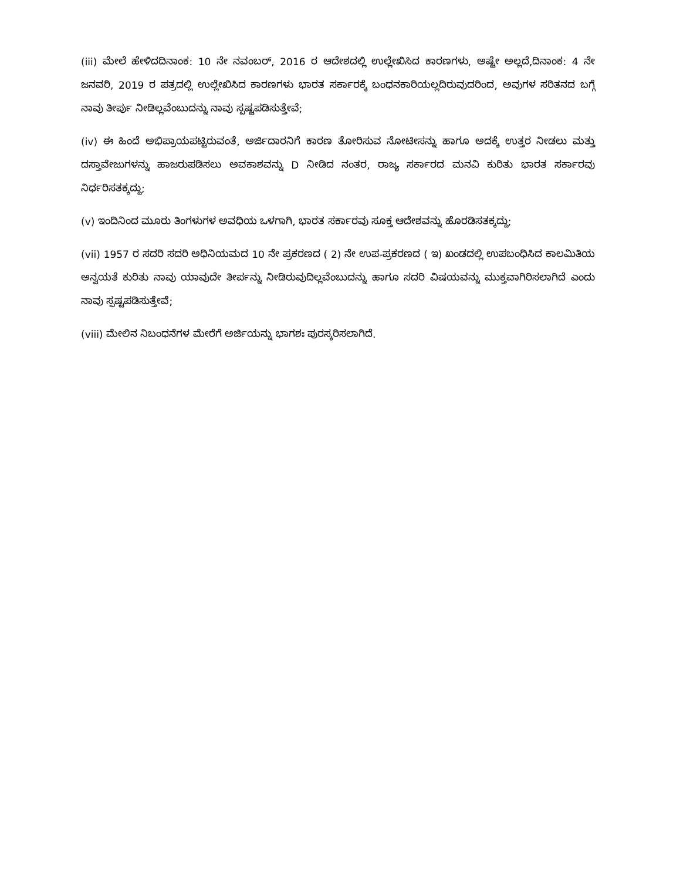(iii) ಮೇಲೆ ಹೇಳಿದದಿನಾಂಕ: 10 ನೇ ನವಂಬರ್, 2016 ರ ಆದೇಶದಲ್ಲಿ ಉಲ್ಲೇಖಿಸಿದ ಕಾರಣಗಳು, ಅಷ್ಟೇ ಅಲ್ಲದೆ,ದಿನಾಂಕ: 4 ನೇ ಜನವರಿ, 2019 ರ ಪತ್ರದಲ್ಲಿ ಉಲ್ಲೇಖಿಸಿದ ಕಾರಣಗಳು ಭಾರತ ಸರ್ಕಾರಕ್ಕೆ ಬಂಧನಕಾರಿಯಲ್ಲದಿರುವುದರಿಂದ, ಅವುಗಳ ಸರಿತನದ ಬಗ್ಗೆ ನಾವು ತೀರ್ಪು ನೀಡಿಲ್ಲವೆಂಬುದನ್ನು ನಾವು ಸ್ಪಷ್ಟಪಡಿಸುತ್ತೇವೆ;
(iv) ಈ ಹಿಂದೆ ಅಭಿಪ್ರಾಯಪಟ್ಟಿರುವಂತೆ, ಅರ್ಜಿದಾರನಿಗೆ ಕಾರಣ ತೋರಿಸುವ ನೋಟೀಸನ್ನು ಹಾಗೂ ಅದಕ್ಕೆ ಉತ್ತರ ನೀಡಲು ಮತ್ತು ದಸ್ತಾವೇಜುಗಳನ್ನು ಹಾಜರುಪಡಿಸಲು ಅವಕಾಶವನ್ನು D ನೀಡಿದ ನಂತರ, ರಾಜ್ಯ ಸರ್ಕಾರದ ಮನವಿ ಕುರಿತು ಭಾರತ ಸರ್ಕಾರವು ನಿರ್ಧರಿಸತಕ್ಕದ್ದು;
(v) ಇಂದಿನಿಂದ ಮೂರು ತಿಂಗಳುಗಳ ಅವಧಿಯ ಒಳಗಾಗಿ, ಭಾರತ ಸರ್ಕಾರವು ಸೂಕ್ತ ಆದೇಶವನ್ನು ಹೊರಡಿಸತಕ್ಕದ್ದು;
(vii) 1957 ರ ಸದರಿ ಸದರಿ ಅಧಿನಿಯಮದ 10 ನೇ ಪ್ರಕರಣದ ( 2) ನೇ ಉಪ-ಪ್ರಕರಣದ ( ಇ) ಖಂಡದಲ್ಲಿ ಉಪಬಂಧಿಸಿದ ಕಾಲಮಿತಿಯ ಅನ್ವಯತೆ ಕುರಿತು ನಾವು ಯಾವುದೇ ತೀರ್ಪನ್ನು ನೀಡಿರುವುದಿಲ್ಲವೆಂಬುದನ್ನು ಹಾಗೂ ಸದರಿ ವಿಷಯವನ್ನು ಮುಕ್ತವಾಗಿರಿಸಲಾಗಿದೆ ಎಂದು ನಾವು ಸ್ಪಷ್ಟಪಡಿಸುತ್ತೇವೆ;
(viii) ಮೇಲಿನ ನಿಬಂಧನೆಗಳ ಮೇರೆಗೆ ಅರ್ಜಿಯನ್ನು ಭಾಗಶಃ ಪುರಸ್ಕರಿಸಲಾಗಿದೆ.